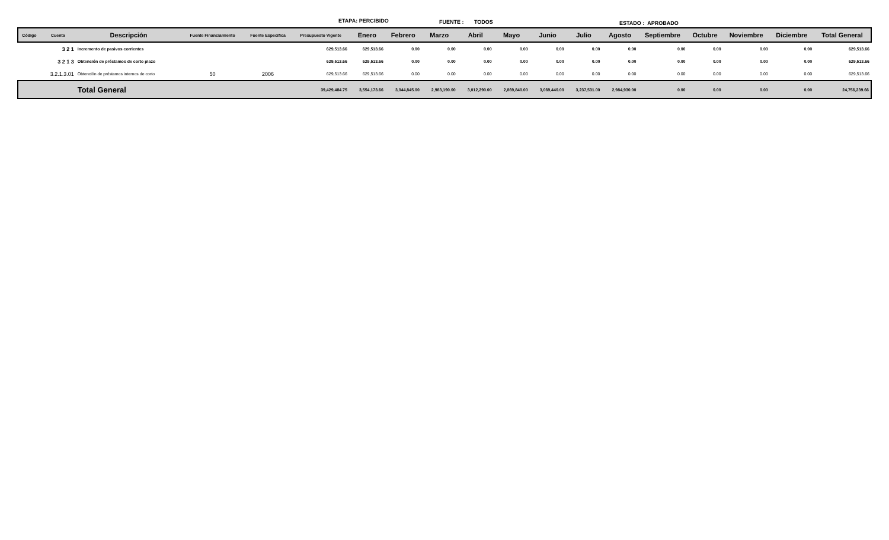ETAPA: PERCIBIDO FUENTE : TODOS ESTADO : APROBADO
| Código | Cuenta | Descripción | Fuente Financiamiento | Fuente Especifica | Presupuesto Vigente | Enero | Febrero | Marzo | Abril | Mayo | Junio | Julio | Agosto | Septiembre | Octubre | Noviembre | Diciembre | Total General |
| --- | --- | --- | --- | --- | --- | --- | --- | --- | --- | --- | --- | --- | --- | --- | --- | --- | --- | --- |
| | 3 2 1 | Incremento de pasivos corrientes | | | 629,513.66 | 629,513.66 | 0.00 | 0.00 | 0.00 | 0.00 | 0.00 | 0.00 | 0.00 | 0.00 | 0.00 | 0.00 | 0.00 | 629,513.66 |
| | 3 2 1 3 | Obtención de préstamos de corto plazo | | | 629,513.66 | 629,513.66 | 0.00 | 0.00 | 0.00 | 0.00 | 0.00 | 0.00 | 0.00 | 0.00 | 0.00 | 0.00 | 0.00 | 629,513.66 |
| | 3.2.1.3.01 | Obtención de préstamos internos de corto | 50 | 2006 | 629,513.66 | 629,513.66 | 0.00 | 0.00 | 0.00 | 0.00 | 0.00 | 0.00 | 0.00 | 0.00 | 0.00 | 0.00 | 0.00 | 629,513.66 |
| | | Total General | | | 39,429,484.75 | 3,554,173.66 | 3,044,845.00 | 2,983,190.00 | 3,012,290.00 | 2,869,840.00 | 3,069,440.00 | 3,237,531.00 | 2,984,930.00 | 0.00 | 0.00 | 0.00 | 0.00 | 24,756,239.66 |